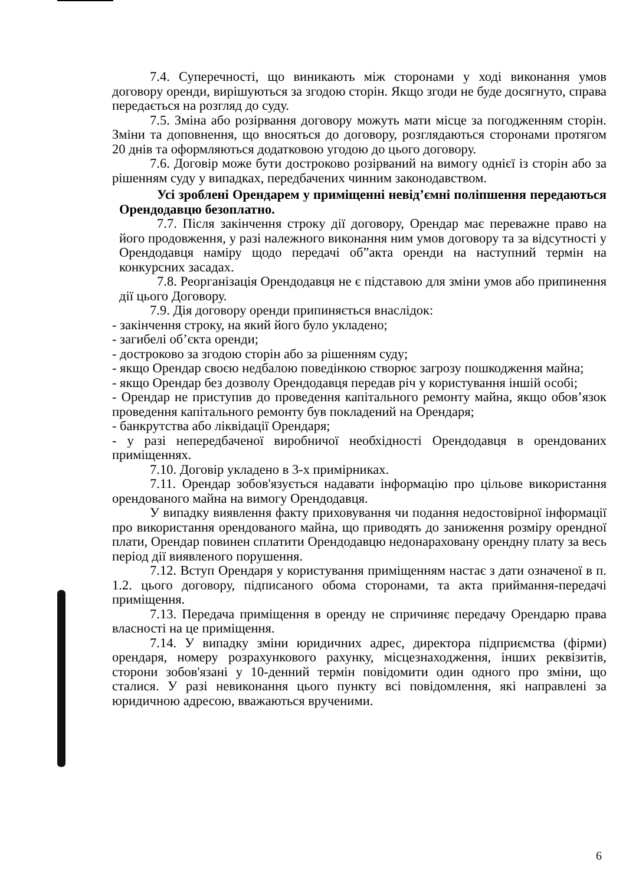7.4. Суперечності, що виникають між сторонами у ході виконання умов договору оренди, вирішуються за згодою сторін. Якщо згоди не буде досягнуто, справа передається на розгляд до суду.
7.5. Зміна або розірвання договору можуть мати місце за погодженням сторін. Зміни та доповнення, що вносяться до договору, розглядаються сторонами протягом 20 днів та оформляються додатковою угодою до цього договору.
7.6. Договір може бути достроково розірваний на вимогу однієї із сторін або за рішенням суду у випадках, передбачених чинним законодавством.
Усі зроблені Орендарем у приміщенні невід’ємні поліпшення передаються Орендодавцю безоплатно.
7.7. Після закінчення строку дії договору, Орендар має переважне право на його продовження, у разі належного виконання ним умов договору та за відсутності у Орендодавця наміру щодо передачі об”акта оренди на наступний термін на конкурсних засадах.
7.8. Реорганізація Орендодавця не є підставою для зміни умов або припинення дії цього Договору.
7.9. Дія договору оренди припиняється внаслідок:
- закінчення строку, на який його було укладено;
- загибелі об’єкта оренди;
- достроково за згодою сторін або за рішенням суду;
- якщо Орендар своєю недбалою поведінкою створює загрозу пошкодження майна;
- якщо Орендар без дозволу Орендодавця передав річ у користування іншій особі;
- Орендар не приступив до проведення капітального ремонту майна, якщо обов’язок проведення капітального ремонту був покладений на Орендаря;
- банкрутства або ліквідації Орендаря;
- у разі непередбаченої виробничої необхідності Орендодавця в орендованих приміщеннях.
7.10. Договір укладено в 3-х примірниках.
7.11. Орендар зобов'язується надавати інформацію про цільове використання орендованого майна на вимогу Орендодавця.
У випадку виявлення факту приховування чи подання недостовірної інформації про використання орендованого майна, що приводять до заниження розміру орендної плати, Орендар повинен сплатити Орендодавцю недонараховану орендну плату за весь період дії виявленого порушення.
7.12. Вступ Орендаря у користування приміщенням настає з дати означеної в п. 1.2. цього договору, підписаного обома сторонами, та акта приймання-передачі приміщення.
7.13. Передача приміщення в оренду не спричиняє передачу Орендарю права власності на це приміщення.
7.14. У випадку зміни юридичних адрес, директора підприємства (фірми) орендаря, номеру розрахункового рахунку, місцезнаходження, інших реквізитів, сторони зобов'язані у 10-денний термін повідомити один одного про зміни, що сталися. У разі невиконання цього пункту всі повідомлення, які направлені за юридичною адресою, вважаються врученими.
6